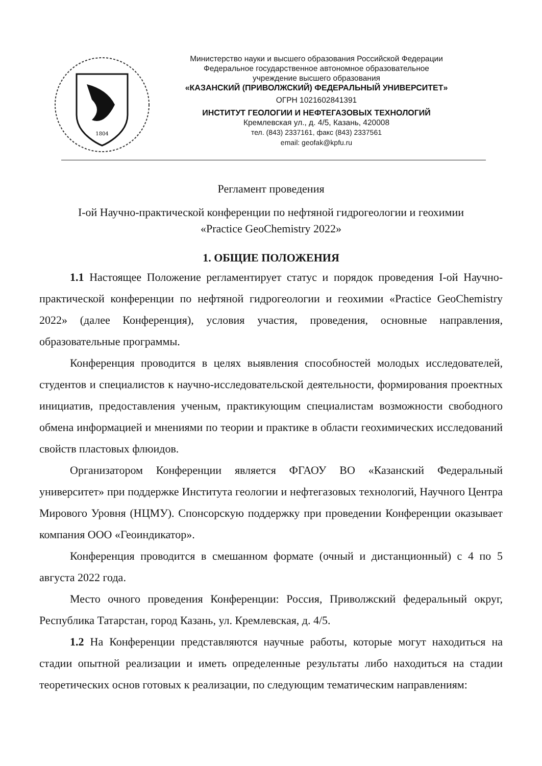1804
Министерство науки и высшего образования Российской Федерации
Федеральное государственное автономное образовательное
учреждение высшего образования
«КАЗАНСКИЙ (ПРИВОЛЖСКИЙ) ФЕДЕРАЛЬНЫЙ УНИВЕРСИТЕТ»
ОГРН 1021602841391
ИНСТИТУТ ГЕОЛОГИИ И НЕФТЕГАЗОВЫХ ТЕХНОЛОГИЙ
Кремлевская ул., д. 4/5, Казань, 420008
тел. (843) 2337161, факс (843) 2337561
email: geofak@kpfu.ru
Регламент проведения
I-ой Научно-практической конференции по нефтяной гидрогеологии и геохимии
«Practice GeoChemistry 2022»
1. ОБЩИЕ ПОЛОЖЕНИЯ
1.1 Настоящее Положение регламентирует статус и порядок проведения I-ой Научно-практической конференции по нефтяной гидрогеологии и геохимии «Practice GeoChemistry 2022» (далее Конференция), условия участия, проведения, основные направления, образовательные программы.
Конференция проводится в целях выявления способностей молодых исследователей, студентов и специалистов к научно-исследовательской деятельности, формирования проектных инициатив, предоставления ученым, практикующим специалистам возможности свободного обмена информацией и мнениями по теории и практике в области геохимических исследований свойств пластовых флюидов.
Организатором Конференции является ФГАОУ ВО «Казанский Федеральный университет» при поддержке Института геологии и нефтегазовых технологий, Научного Центра Мирового Уровня (НЦМУ). Спонсорскую поддержку при проведении Конференции оказывает компания ООО «Геоиндикатор».
Конференция проводится в смешанном формате (очный и дистанционный) с 4 по 5 августа 2022 года.
Место очного проведения Конференции: Россия, Приволжский федеральный округ, Республика Татарстан, город Казань, ул. Кремлевская, д. 4/5.
1.2 На Конференции представляются научные работы, которые могут находиться на стадии опытной реализации и иметь определенные результаты либо находиться на стадии теоретических основ готовых к реализации, по следующим тематическим направлениям: